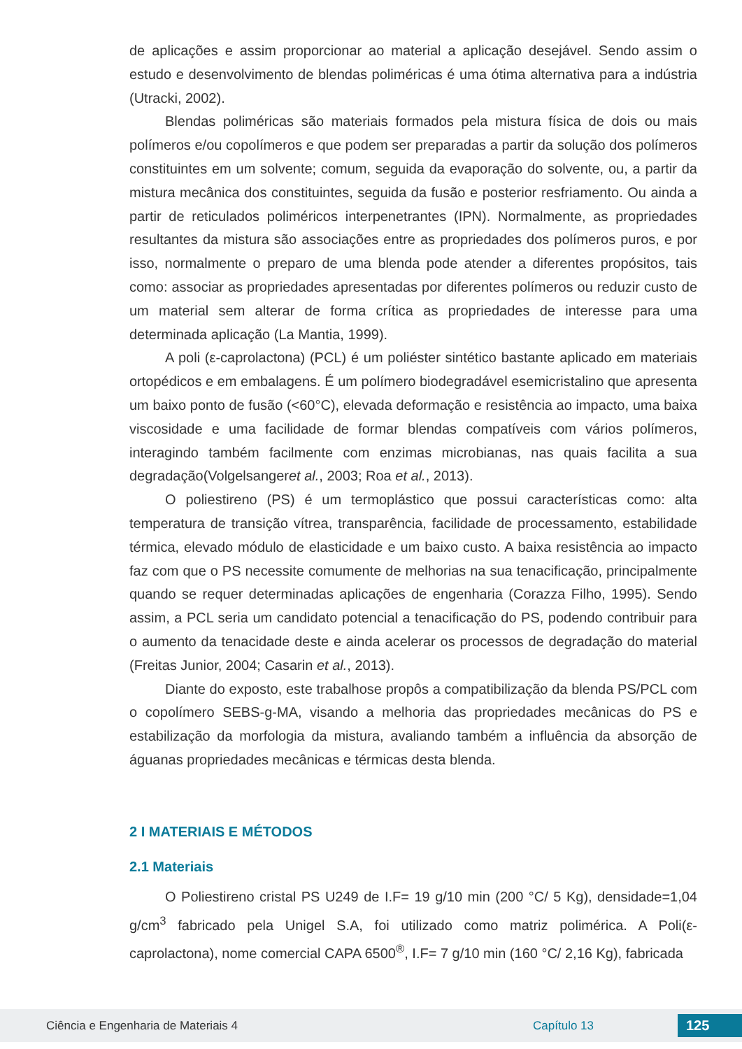de aplicações e assim proporcionar ao material a aplicação desejável. Sendo assim o estudo e desenvolvimento de blendas poliméricas é uma ótima alternativa para a indústria (Utracki, 2002).
Blendas poliméricas são materiais formados pela mistura física de dois ou mais polímeros e/ou copolímeros e que podem ser preparadas a partir da solução dos polímeros constituintes em um solvente; comum, seguida da evaporação do solvente, ou, a partir da mistura mecânica dos constituintes, seguida da fusão e posterior resfriamento. Ou ainda a partir de reticulados poliméricos interpenetrantes (IPN). Normalmente, as propriedades resultantes da mistura são associações entre as propriedades dos polímeros puros, e por isso, normalmente o preparo de uma blenda pode atender a diferentes propósitos, tais como: associar as propriedades apresentadas por diferentes polímeros ou reduzir custo de um material sem alterar de forma crítica as propriedades de interesse para uma determinada aplicação (La Mantia, 1999).
A poli (ε-caprolactona) (PCL) é um poliéster sintético bastante aplicado em materiais ortopédicos e em embalagens. É um polímero biodegradável esemicristalino que apresenta um baixo ponto de fusão (<60°C), elevada deformação e resistência ao impacto, uma baixa viscosidade e uma facilidade de formar blendas compatíveis com vários polímeros, interagindo também facilmente com enzimas microbianas, nas quais facilita a sua degradação(Volgelsangeret al., 2003; Roa et al., 2013).
O poliestireno (PS) é um termoplástico que possui características como: alta temperatura de transição vítrea, transparência, facilidade de processamento, estabilidade térmica, elevado módulo de elasticidade e um baixo custo. A baixa resistência ao impacto faz com que o PS necessite comumente de melhorias na sua tenacificação, principalmente quando se requer determinadas aplicações de engenharia (Corazza Filho, 1995). Sendo assim, a PCL seria um candidato potencial a tenacificação do PS, podendo contribuir para o aumento da tenacidade deste e ainda acelerar os processos de degradação do material (Freitas Junior, 2004; Casarin et al., 2013).
Diante do exposto, este trabalhose propôs a compatibilização da blenda PS/PCL com o copolímero SEBS-g-MA, visando a melhoria das propriedades mecânicas do PS e estabilização da morfologia da mistura, avaliando também a influência da absorção de águanas propriedades mecânicas e térmicas desta blenda.
2 I MATERIAIS E MÉTODOS
2.1 Materiais
O Poliestireno cristal PS U249 de I.F= 19 g/10 min (200 °C/ 5 Kg), densidade=1,04 g/cm<sup>3</sup> fabricado pela Unigel S.A, foi utilizado como matriz polimérica. A Poli(ε-caprolactona), nome comercial CAPA 6500<sup>®</sup>, I.F= 7 g/10 min (160 °C/ 2,16 Kg), fabricada
Ciência e Engenharia de Materiais 4 Capítulo 13 125